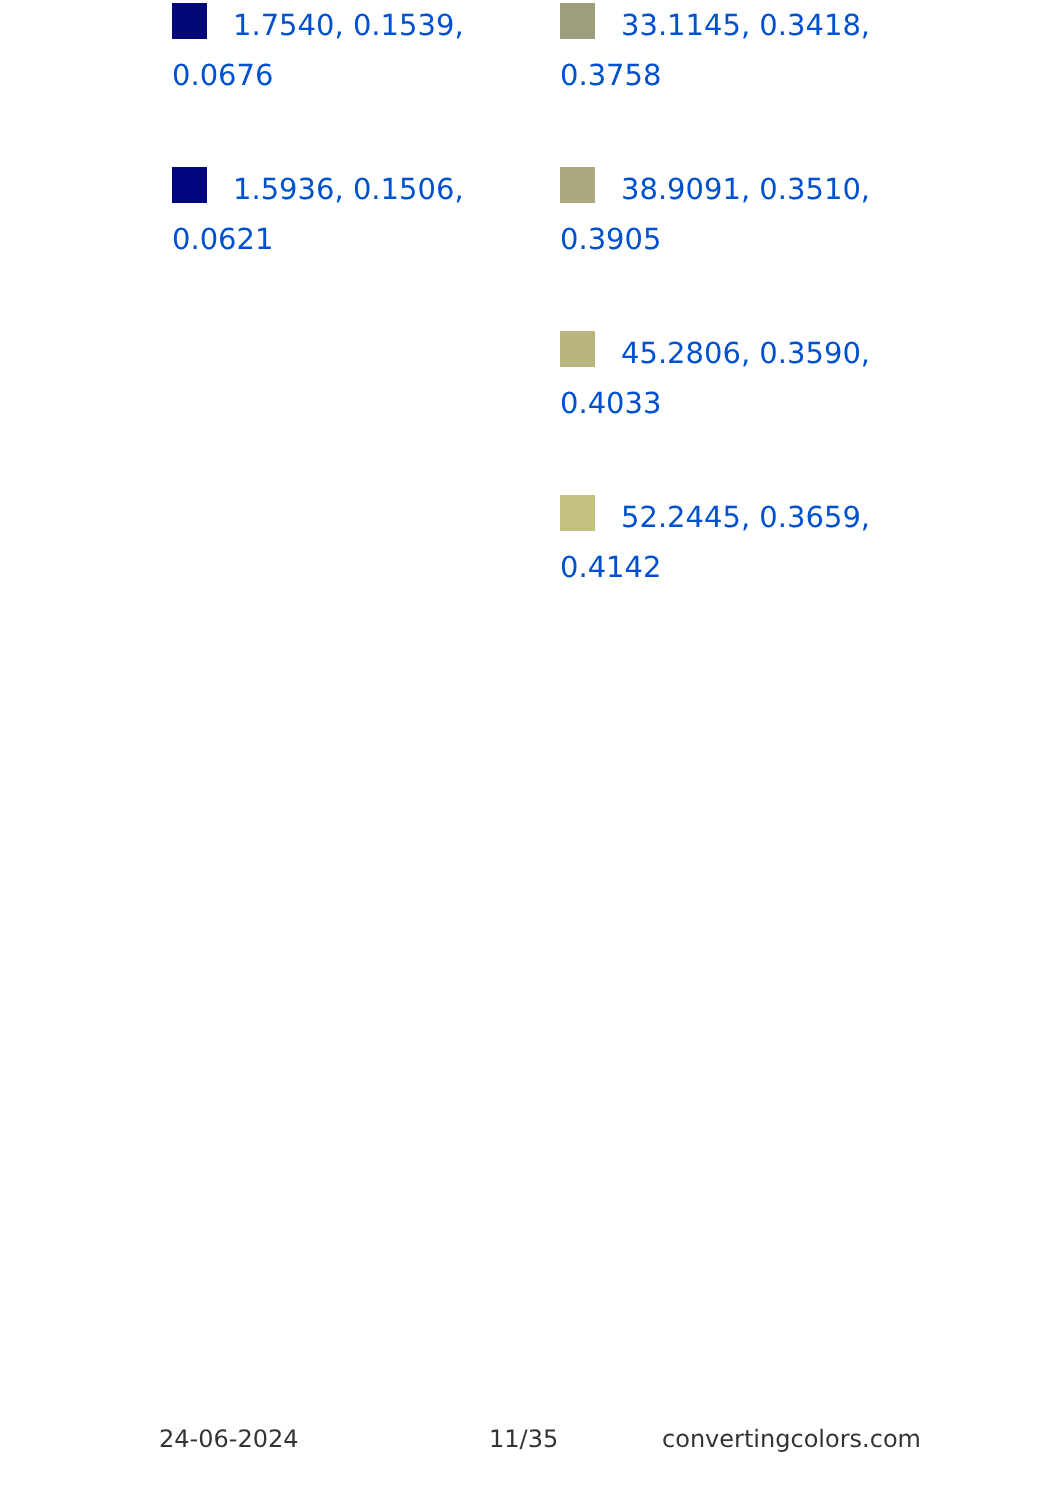1.7540, 0.1539, 0.0676
1.5936, 0.1506, 0.0621
33.1145, 0.3418, 0.3758
38.9091, 0.3510, 0.3905
45.2806, 0.3590, 0.4033
52.2445, 0.3659, 0.4142
24-06-2024 11/35 convertingcolors.com